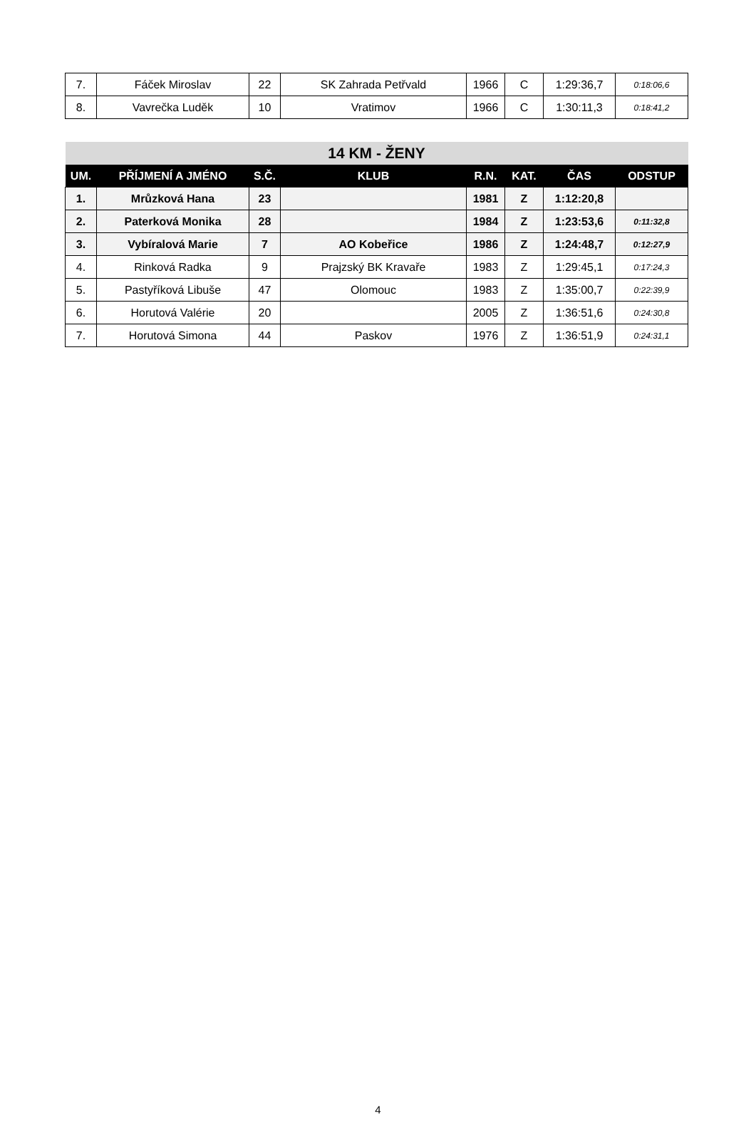| 7. | Fáček Miroslav | 22 | SK Zahrada Petřvald | 1966 | C | 1:29:36,7 | 0:18:06,6 |
| 8. | Vavrečka Luděk | 10 | Vratimov | 1966 | C | 1:30:11,3 | 0:18:41,2 |
| 14 KM - ŽENY | | | | | | | |
| --- | --- | --- | --- | --- | --- | --- | --- |
| UM. | PŘÍJMENÍ A JMÉNO | S.Č. | KLUB | R.N. | KAT. | ČAS | ODSTUP |
| 1. | Mrůzková Hana | 23 | | 1981 | Z | 1:12:20,8 | |
| 2. | Paterková Monika | 28 | | 1984 | Z | 1:23:53,6 | 0:11:32,8 |
| 3. | Vybíralová Marie | 7 | AO Kobeřice | 1986 | Z | 1:24:48,7 | 0:12:27,9 |
| 4. | Rinková Radka | 9 | Prajzský BK Kravaře | 1983 | Z | 1:29:45,1 | 0:17:24,3 |
| 5. | Pastyříková Libuše | 47 | Olomouc | 1983 | Z | 1:35:00,7 | 0:22:39,9 |
| 6. | Horutová Valérie | 20 | | 2005 | Z | 1:36:51,6 | 0:24:30,8 |
| 7. | Horutová Simona | 44 | Paskov | 1976 | Z | 1:36:51,9 | 0:24:31,1 |
4